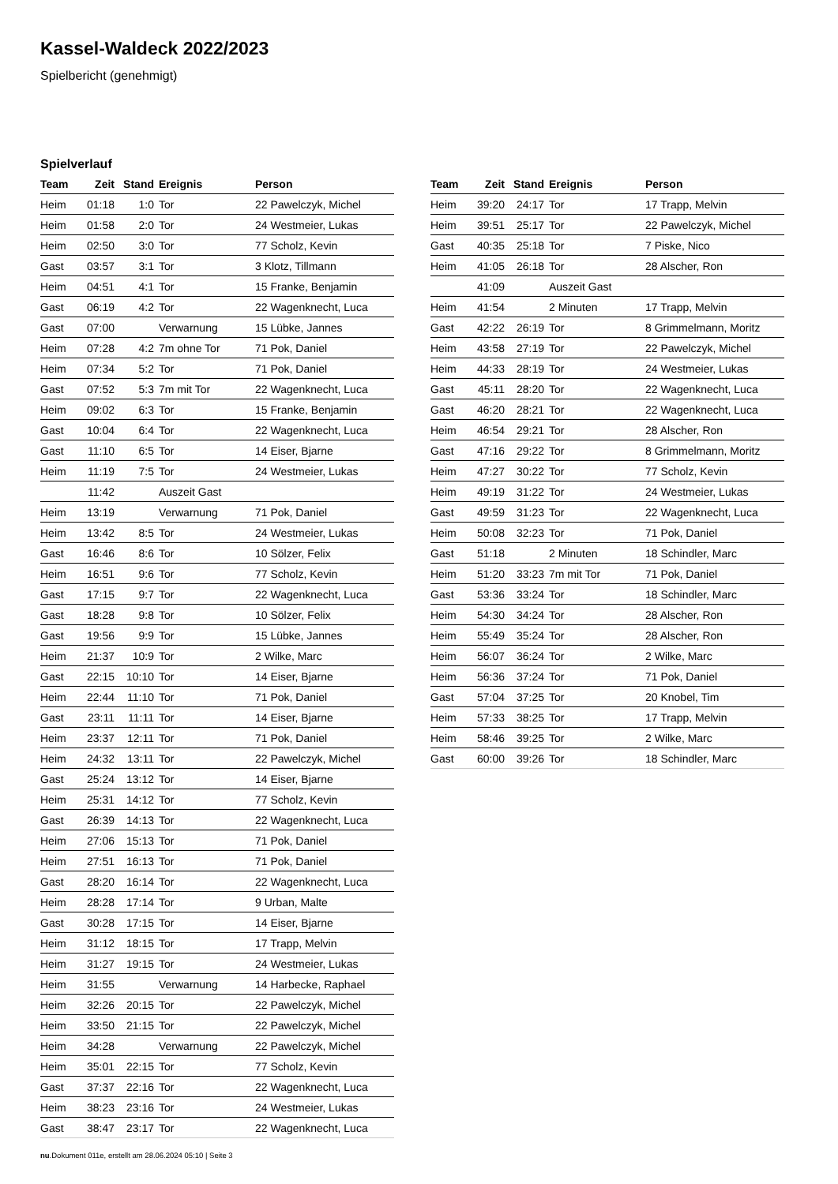Kassel-Waldeck 2022/2023
Spielbericht (genehmigt)
Spielverlauf
| Team | Zeit | Stand | Ereignis | Person |
| --- | --- | --- | --- | --- |
| Heim | 01:18 | 1:0 | Tor | 22 Pawelczyk, Michel |
| Heim | 01:58 | 2:0 | Tor | 24 Westmeier, Lukas |
| Heim | 02:50 | 3:0 | Tor | 77 Scholz, Kevin |
| Gast | 03:57 | 3:1 | Tor | 3 Klotz, Tillmann |
| Heim | 04:51 | 4:1 | Tor | 15 Franke, Benjamin |
| Gast | 06:19 | 4:2 | Tor | 22 Wagenknecht, Luca |
| Gast | 07:00 | | Verwarnung | 15 Lübke, Jannes |
| Heim | 07:28 | 4:2 | 7m ohne Tor | 71 Pok, Daniel |
| Heim | 07:34 | 5:2 | Tor | 71 Pok, Daniel |
| Gast | 07:52 | 5:3 | 7m mit Tor | 22 Wagenknecht, Luca |
| Heim | 09:02 | 6:3 | Tor | 15 Franke, Benjamin |
| Gast | 10:04 | 6:4 | Tor | 22 Wagenknecht, Luca |
| Gast | 11:10 | 6:5 | Tor | 14 Eiser, Bjarne |
| Heim | 11:19 | 7:5 | Tor | 24 Westmeier, Lukas |
| | 11:42 | | Auszeit Gast | |
| Heim | 13:19 | | Verwarnung | 71 Pok, Daniel |
| Heim | 13:42 | 8:5 | Tor | 24 Westmeier, Lukas |
| Gast | 16:46 | 8:6 | Tor | 10 Sölzer, Felix |
| Heim | 16:51 | 9:6 | Tor | 77 Scholz, Kevin |
| Gast | 17:15 | 9:7 | Tor | 22 Wagenknecht, Luca |
| Gast | 18:28 | 9:8 | Tor | 10 Sölzer, Felix |
| Gast | 19:56 | 9:9 | Tor | 15 Lübke, Jannes |
| Heim | 21:37 | 10:9 | Tor | 2 Wilke, Marc |
| Gast | 22:15 | 10:10 | Tor | 14 Eiser, Bjarne |
| Heim | 22:44 | 11:10 | Tor | 71 Pok, Daniel |
| Gast | 23:11 | 11:11 | Tor | 14 Eiser, Bjarne |
| Heim | 23:37 | 12:11 | Tor | 71 Pok, Daniel |
| Heim | 24:32 | 13:11 | Tor | 22 Pawelczyk, Michel |
| Gast | 25:24 | 13:12 | Tor | 14 Eiser, Bjarne |
| Heim | 25:31 | 14:12 | Tor | 77 Scholz, Kevin |
| Gast | 26:39 | 14:13 | Tor | 22 Wagenknecht, Luca |
| Heim | 27:06 | 15:13 | Tor | 71 Pok, Daniel |
| Heim | 27:51 | 16:13 | Tor | 71 Pok, Daniel |
| Gast | 28:20 | 16:14 | Tor | 22 Wagenknecht, Luca |
| Heim | 28:28 | 17:14 | Tor | 9 Urban, Malte |
| Gast | 30:28 | 17:15 | Tor | 14 Eiser, Bjarne |
| Heim | 31:12 | 18:15 | Tor | 17 Trapp, Melvin |
| Heim | 31:27 | 19:15 | Tor | 24 Westmeier, Lukas |
| Heim | 31:55 | | Verwarnung | 14 Harbecke, Raphael |
| Heim | 32:26 | 20:15 | Tor | 22 Pawelczyk, Michel |
| Heim | 33:50 | 21:15 | Tor | 22 Pawelczyk, Michel |
| Heim | 34:28 | | Verwarnung | 22 Pawelczyk, Michel |
| Heim | 35:01 | 22:15 | Tor | 77 Scholz, Kevin |
| Gast | 37:37 | 22:16 | Tor | 22 Wagenknecht, Luca |
| Heim | 38:23 | 23:16 | Tor | 24 Westmeier, Lukas |
| Gast | 38:47 | 23:17 | Tor | 22 Wagenknecht, Luca |
| Team | Zeit | Stand | Ereignis | Person |
| --- | --- | --- | --- | --- |
| Heim | 39:20 | 24:17 | Tor | 17 Trapp, Melvin |
| Heim | 39:51 | 25:17 | Tor | 22 Pawelczyk, Michel |
| Gast | 40:35 | 25:18 | Tor | 7 Piske, Nico |
| Heim | 41:05 | 26:18 | Tor | 28 Alscher, Ron |
| | 41:09 | | Auszeit Gast | |
| Heim | 41:54 | | 2 Minuten | 17 Trapp, Melvin |
| Gast | 42:22 | 26:19 | Tor | 8 Grimmelmann, Moritz |
| Heim | 43:58 | 27:19 | Tor | 22 Pawelczyk, Michel |
| Heim | 44:33 | 28:19 | Tor | 24 Westmeier, Lukas |
| Gast | 45:11 | 28:20 | Tor | 22 Wagenknecht, Luca |
| Gast | 46:20 | 28:21 | Tor | 22 Wagenknecht, Luca |
| Heim | 46:54 | 29:21 | Tor | 28 Alscher, Ron |
| Gast | 47:16 | 29:22 | Tor | 8 Grimmelmann, Moritz |
| Heim | 47:27 | 30:22 | Tor | 77 Scholz, Kevin |
| Heim | 49:19 | 31:22 | Tor | 24 Westmeier, Lukas |
| Gast | 49:59 | 31:23 | Tor | 22 Wagenknecht, Luca |
| Heim | 50:08 | 32:23 | Tor | 71 Pok, Daniel |
| Gast | 51:18 | | 2 Minuten | 18 Schindler, Marc |
| Heim | 51:20 | 33:23 | 7m mit Tor | 71 Pok, Daniel |
| Gast | 53:36 | 33:24 | Tor | 18 Schindler, Marc |
| Heim | 54:30 | 34:24 | Tor | 28 Alscher, Ron |
| Heim | 55:49 | 35:24 | Tor | 28 Alscher, Ron |
| Heim | 56:07 | 36:24 | Tor | 2 Wilke, Marc |
| Heim | 56:36 | 37:24 | Tor | 71 Pok, Daniel |
| Gast | 57:04 | 37:25 | Tor | 20 Knobel, Tim |
| Heim | 57:33 | 38:25 | Tor | 17 Trapp, Melvin |
| Heim | 58:46 | 39:25 | Tor | 2 Wilke, Marc |
| Gast | 60:00 | 39:26 | Tor | 18 Schindler, Marc |
nu.Dokument 011e, erstellt am 28.06.2024 05:10 | Seite 3